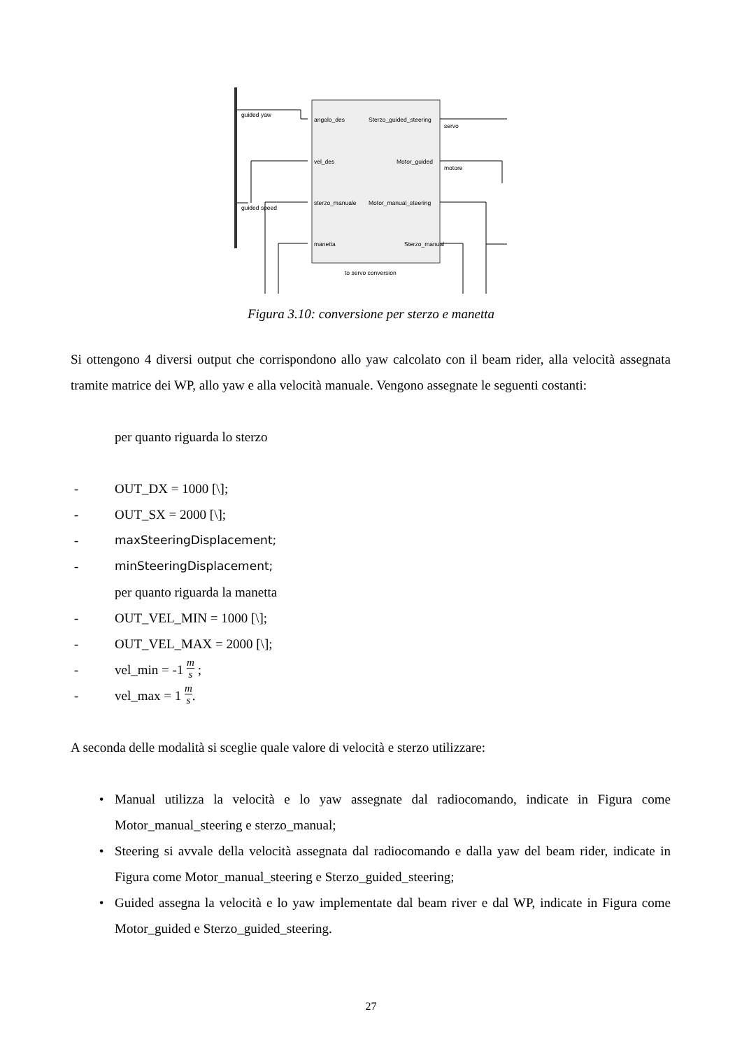guided yaw
angolo_des
Sterzo_guided_steering
servo
vel_des
Motor_guided
motore
guided speed
sterzo_manuale
Motor_manual_steering
manetta
Sterzo_manual
to servo conversion
Figura 3.10: conversione per sterzo e manetta
Si ottengono 4 diversi output che corrispondono allo yaw calcolato con il beam rider, alla velocità assegnata tramite matrice dei WP, allo yaw e alla velocità manuale. Vengono assegnate le seguenti costanti:
per quanto riguarda lo sterzo
- OUT_DX = 1000 [\];
- OUT_SX = 2000 [\];
- maxSteeringDisplacement;
- minSteeringDisplacement;
per quanto riguarda la manetta
- OUT_VEL_MIN = 1000 [\];
- OUT_VEL_MAX = 2000 [\];
- vel_min = -1 m s ;
- vel_max = 1 m s.
A seconda delle modalità si sceglie quale valore di velocità e sterzo utilizzare:
• Manual utilizza la velocità e lo yaw assegnate dal radiocomando, indicate in Figura come Motor_manual_steering e sterzo_manual;
• Steering si avvale della velocità assegnata dal radiocomando e dalla yaw del beam rider, indicate in Figura come Motor_manual_steering e Sterzo_guided_steering;
• Guided assegna la velocità e lo yaw implementate dal beam river e dal WP, indicate in Figura come Motor_guided e Sterzo_guided_steering.
27